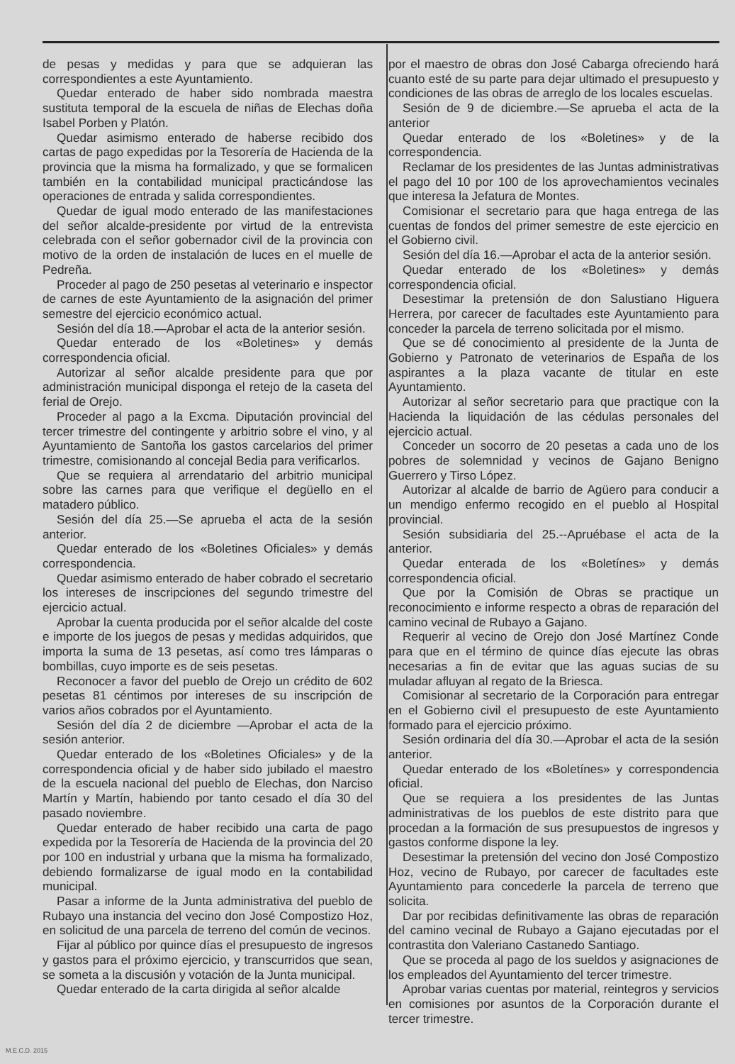de pesas y medidas y para que se adquieran las correspondientes a este Ayuntamiento.
Quedar enterado de haber sido nombrada maestra sustituta temporal de la escuela de niñas de Elechas doña Isabel Porben y Platón.
Quedar asimismo enterado de haberse recibido dos cartas de pago expedidas por la Tesorería de Hacienda de la provincia que la misma ha formalizado, y que se formalicen también en la contabilidad municipal practicándose las operaciones de entrada y salida correspondientes.
Quedar de igual modo enterado de las manifestaciones del señor alcalde-presidente por virtud de la entrevista celebrada con el señor gobernador civil de la provincia con motivo de la orden de instalación de luces en el muelle de Pedreña.
Proceder al pago de 250 pesetas al veterinario e inspector de carnes de este Ayuntamiento de la asignación del primer semestre del ejercicio económico actual.
Sesión del día 18.—Aprobar el acta de la anterior sesión.
Quedar enterado de los «Boletines» y demás correspondencia oficial.
Autorizar al señor alcalde presidente para que por administración municipal disponga el retejo de la caseta del ferial de Orejo.
Proceder al pago a la Excma. Diputación provincial del tercer trimestre del contingente y arbitrio sobre el vino, y al Ayuntamiento de Santoña los gastos carcelarios del primer trimestre, comisionando al concejal Bedia para verificarlos.
Que se requiera al arrendatario del arbitrio municipal sobre las carnes para que verifique el degüello en el matadero público.
Sesión del día 25.—Se aprueba el acta de la sesión anterior.
Quedar enterado de los «Boletines Oficiales» y demás correspondencia.
Quedar asimismo enterado de haber cobrado el secretario los intereses de inscripciones del segundo trimestre del ejercicio actual.
Aprobar la cuenta producida por el señor alcalde del coste e importe de los juegos de pesas y medidas adquiridos, que importa la suma de 13 pesetas, así como tres lámparas o bombillas, cuyo importe es de seis pesetas.
Reconocer a favor del pueblo de Orejo un crédito de 602 pesetas 81 céntimos por intereses de su inscripción de varios años cobrados por el Ayuntamiento.
Sesión del día 2 de diciembre —Aprobar el acta de la sesión anterior.
Quedar enterado de los «Boletines Oficiales» y de la correspondencia oficial y de haber sido jubilado el maestro de la escuela nacional del pueblo de Elechas, don Narciso Martín y Martín, habiendo por tanto cesado el día 30 del pasado noviembre.
Quedar enterado de haber recibido una carta de pago expedida por la Tesorería de Hacienda de la provincia del 20 por 100 en industrial y urbana que la misma ha formalizado, debiendo formalizarse de igual modo en la contabilidad municipal.
Pasar a informe de la Junta administrativa del pueblo de Rubayo una instancia del vecino don José Compostizo Hoz, en solicitud de una parcela de terreno del común de vecinos.
Fijar al público por quince días el presupuesto de ingresos y gastos para el próximo ejercicio, y transcurridos que sean, se someta a la discusión y votación de la Junta municipal.
Quedar enterado de la carta dirigida al señor alcalde
por el maestro de obras don José Cabarga ofreciendo hará cuanto esté de su parte para dejar ultimado el presupuesto y condiciones de las obras de arreglo de los locales escuelas.
Sesión de 9 de diciembre.—Se aprueba el acta de la anterior
Quedar enterado de los «Boletines» y de la correspondencia.
Reclamar de los presidentes de las Juntas administrativas el pago del 10 por 100 de los aprovechamientos vecinales que interesa la Jefatura de Montes.
Comisionar el secretario para que haga entrega de las cuentas de fondos del primer semestre de este ejercicio en el Gobierno civil.
Sesión del día 16.—Aprobar el acta de la anterior sesión.
Quedar enterado de los «Boletines» y demás correspondencia oficial.
Desestimar la pretensión de don Salustiano Higuera Herrera, por carecer de facultades este Ayuntamiento para conceder la parcela de terreno solicitada por el mismo.
Que se dé conocimiento al presidente de la Junta de Gobierno y Patronato de veterinarios de España de los aspirantes a la plaza vacante de titular en este Ayuntamiento.
Autorizar al señor secretario para que practique con la Hacienda la liquidación de las cédulas personales del ejercicio actual.
Conceder un socorro de 20 pesetas a cada uno de los pobres de solemnidad y vecinos de Gajano Benigno Guerrero y Tirso López.
Autorizar al alcalde de barrio de Agüero para conducir a un mendigo enfermo recogido en el pueblo al Hospital provincial.
Sesión subsidiaria del 25.--Apruébase el acta de la anterior.
Quedar enterada de los «Boletínes» y demás correspondencia oficial.
Que por la Comisión de Obras se practique un reconocimiento e informe respecto a obras de reparación del camino vecinal de Rubayo a Gajano.
Requerir al vecino de Orejo don José Martínez Conde para que en el término de quince días ejecute las obras necesarias a fin de evitar que las aguas sucias de su muladar afluyan al regato de la Briesca.
Comisionar al secretario de la Corporación para entregar en el Gobierno civil el presupuesto de este Ayuntamiento formado para el ejercicio próximo.
Sesión ordinaria del día 30.—Aprobar el acta de la sesión anterior.
Quedar enterado de los «Boletínes» y correspondencia oficial.
Que se requiera a los presidentes de las Juntas administrativas de los pueblos de este distrito para que procedan a la formación de sus presupuestos de ingresos y gastos conforme dispone la ley.
Desestimar la pretensión del vecino don José Compostizo Hoz, vecino de Rubayo, por carecer de facultades este Ayuntamiento para concederle la parcela de terreno que solicita.
Dar por recibidas definitivamente las obras de reparación del camino vecinal de Rubayo a Gajano ejecutadas por el contrastita don Valeriano Castanedo Santiago.
Que se proceda al pago de los sueldos y asignaciones de los empleados del Ayuntamiento del tercer trimestre.
Aprobar varias cuentas por material, reintegros y servicios en comisiones por asuntos de la Corporación durante el tercer trimestre.
M.E.C.D. 2015